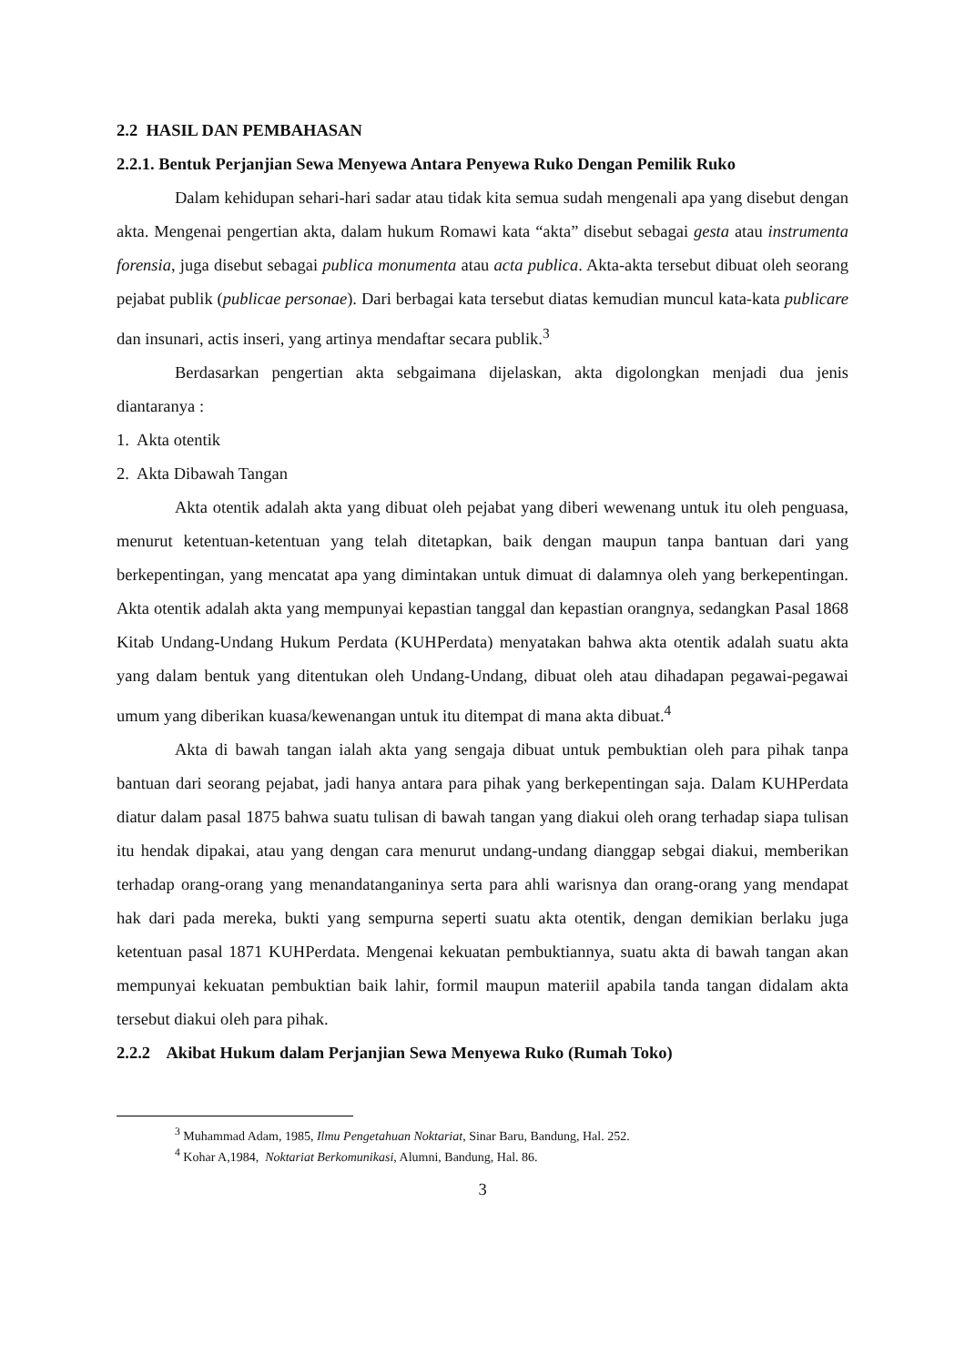2.2 HASIL DAN PEMBAHASAN
2.2.1. Bentuk Perjanjian Sewa Menyewa Antara Penyewa Ruko Dengan Pemilik Ruko
Dalam kehidupan sehari-hari sadar atau tidak kita semua sudah mengenali apa yang disebut dengan akta. Mengenai pengertian akta, dalam hukum Romawi kata “akta” disebut sebagai gesta atau instrumenta forensia, juga disebut sebagai publica monumenta atau acta publica. Akta-akta tersebut dibuat oleh seorang pejabat publik (publicae personae). Dari berbagai kata tersebut diatas kemudian muncul kata-kata publicare dan insunari, actis inseri, yang artinya mendaftar secara publik.<sup>3</sup>
Berdasarkan pengertian akta sebgaimana dijelaskan, akta digolongkan menjadi dua jenis diantaranya :
1. Akta otentik
2. Akta Dibawah Tangan
Akta otentik adalah akta yang dibuat oleh pejabat yang diberi wewenang untuk itu oleh penguasa, menurut ketentuan-ketentuan yang telah ditetapkan, baik dengan maupun tanpa bantuan dari yang berkepentingan, yang mencatat apa yang dimintakan untuk dimuat di dalamnya oleh yang berkepentingan. Akta otentik adalah akta yang mempunyai kepastian tanggal dan kepastian orangnya, sedangkan Pasal 1868 Kitab Undang-Undang Hukum Perdata (KUHPerdata) menyatakan bahwa akta otentik adalah suatu akta yang dalam bentuk yang ditentukan oleh Undang-Undang, dibuat oleh atau dihadapan pegawai-pegawai umum yang diberikan kuasa/kewenangan untuk itu ditempat di mana akta dibuat.<sup>4</sup>
Akta di bawah tangan ialah akta yang sengaja dibuat untuk pembuktian oleh para pihak tanpa bantuan dari seorang pejabat, jadi hanya antara para pihak yang berkepentingan saja. Dalam KUHPerdata diatur dalam pasal 1875 bahwa suatu tulisan di bawah tangan yang diakui oleh orang terhadap siapa tulisan itu hendak dipakai, atau yang dengan cara menurut undang-undang dianggap sebgai diakui, memberikan terhadap orang-orang yang menandatanganinya serta para ahli warisnya dan orang-orang yang mendapat hak dari pada mereka, bukti yang sempurna seperti suatu akta otentik, dengan demikian berlaku juga ketentuan pasal 1871 KUHPerdata. Mengenai kekuatan pembuktiannya, suatu akta di bawah tangan akan mempunyai kekuatan pembuktian baik lahir, formil maupun materiil apabila tanda tangan didalam akta tersebut diakui oleh para pihak.
2.2.2 Akibat Hukum dalam Perjanjian Sewa Menyewa Ruko (Rumah Toko)
<sup>3</sup> Muhammad Adam, 1985, Ilmu Pengetahuan Noktariat, Sinar Baru, Bandung, Hal. 252.
<sup>4</sup> Kohar A,1984, Noktariat Berkomunikasi, Alumni, Bandung, Hal. 86.
3